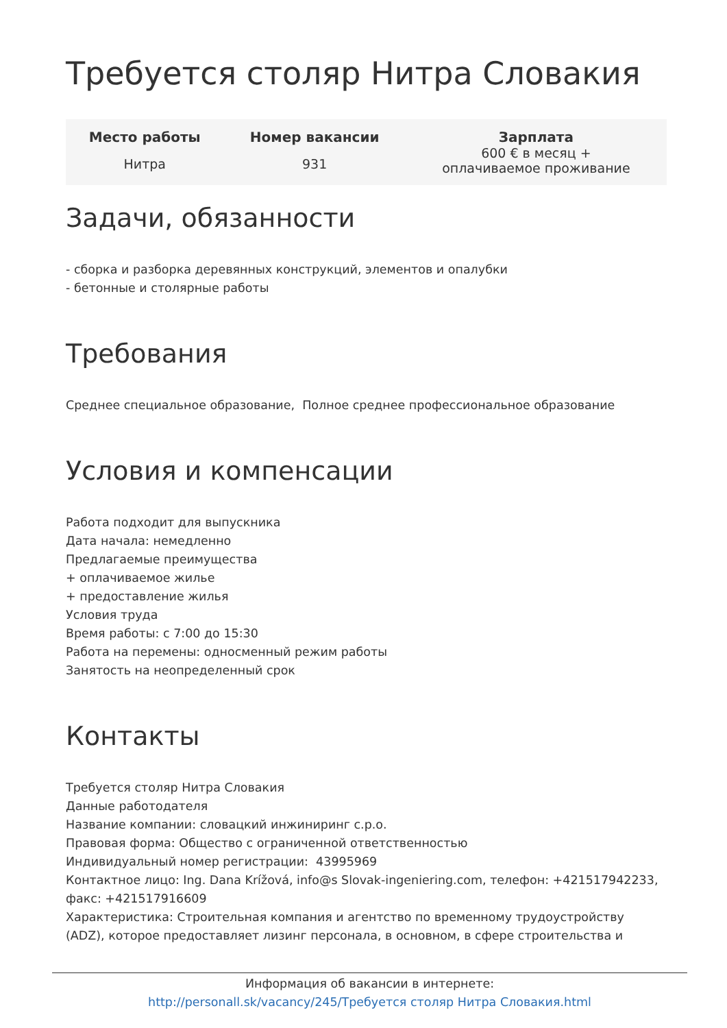Требуется столяр Нитра Словакия
| Место работы | Номер вакансии | Зарплата |
| --- | --- | --- |
| Нитра | 931 | 600 € в месяц + оплачиваемое проживание |
Задачи, обязанности
- сборка и разборка деревянных конструкций, элементов и опалубки
- бетонные и столярные работы
Требования
Среднее специальное образование, Полное среднее профессиональное образование
Условия и компенсации
Работа подходит для выпускника
Дата начала: немедленно
Предлагаемые преимущества
+ оплачиваемое жилье
+ предоставление жилья
Условия труда
Время работы: с 7:00 до 15:30
Работа на перемены: односменный режим работы
Занятость на неопределенный срок
Контакты
Требуется столяр Нитра Словакия
Данные работодателя
Название компании: словацкий инжиниринг с.р.о.
Правовая форма: Общество с ограниченной ответственностью
Индивидуальный номер регистрации: 43995969
Контактное лицо: Ing. Dana Krížová, info@s Slovak-ingeniering.com, телефон: +421517942233, факс: +421517916609
Характеристика: Строительная компания и агентство по временному трудоустройству (ADZ), которое предоставляет лизинг персонала, в основном, в сфере строительства и
Информация об вакансии в интернете:
http://personall.sk/vacancy/245/Требуется столяр Нитра Словакия.html